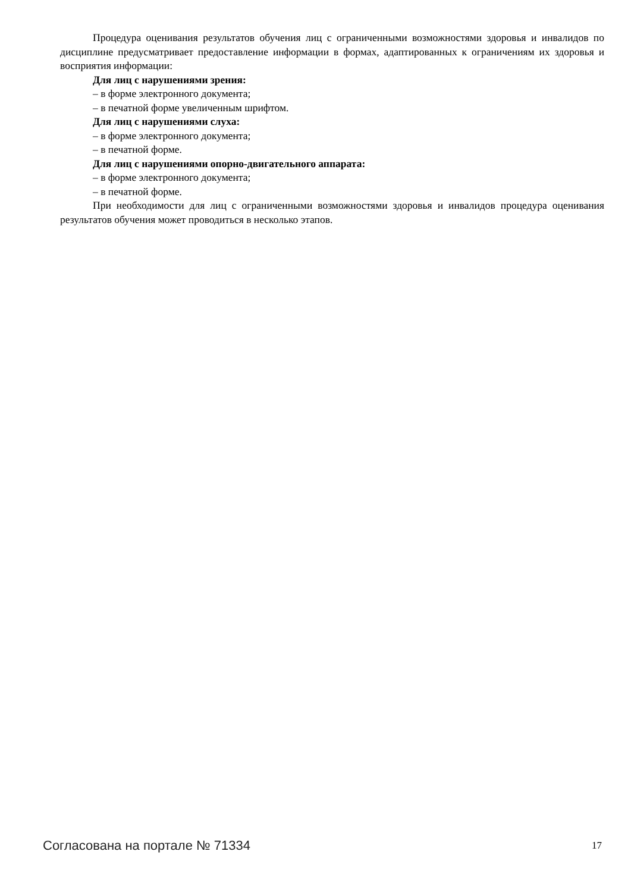Процедура оценивания результатов обучения лиц с ограниченными возможностями здоровья и инвалидов по дисциплине предусматривает предоставление информации в формах, адаптированных к ограничениям их здоровья и восприятия информации:
Для лиц с нарушениями зрения:
– в форме электронного документа;
– в печатной форме увеличенным шрифтом.
Для лиц с нарушениями слуха:
– в форме электронного документа;
– в печатной форме.
Для лиц с нарушениями опорно-двигательного аппарата:
– в форме электронного документа;
– в печатной форме.
При необходимости для лиц с ограниченными возможностями здоровья и инвалидов процедура оценивания результатов обучения может проводиться в несколько этапов.
Согласована на портале № 71334 17